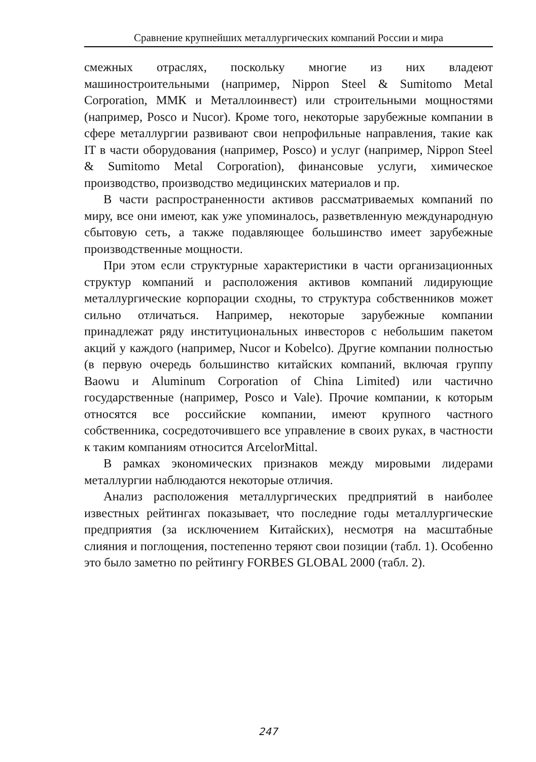Сравнение крупнейших металлургических компаний России и мира
смежных отраслях, поскольку многие из них владеют машиностроительными (например, Nippon Steel & Sumitomo Metal Corporation, ММК и Металлоинвест) или строительными мощностями (например, Posco и Nucor). Кроме того, некоторые зарубежные компании в сфере металлургии развивают свои непрофильные направления, такие как IT в части оборудования (например, Posco) и услуг (например, Nippon Steel & Sumitomo Metal Corporation), финансовые услуги, химическое производство, производство медицинских материалов и пр.
В части распространенности активов рассматриваемых компаний по миру, все они имеют, как уже упоминалось, разветвленную международную сбытовую сеть, а также подавляющее большинство имеет зарубежные производственные мощности.
При этом если структурные характеристики в части организационных структур компаний и расположения активов компаний лидирующие металлургические корпорации сходны, то структура собственников может сильно отличаться. Например, некоторые зарубежные компании принадлежат ряду институциональных инвесторов с небольшим пакетом акций у каждого (например, Nucor и Kobelco). Другие компании полностью (в первую очередь большинство китайских компаний, включая группу Baowu и Aluminum Corporation of China Limited) или частично государственные (например, Posco и Vale). Прочие компании, к которым относятся все российские компании, имеют крупного частного собственника, сосредоточившего все управление в своих руках, в частности к таким компаниям относится ArcelorMittal.
В рамках экономических признаков между мировыми лидерами металлургии наблюдаются некоторые отличия.
Анализ расположения металлургических предприятий в наиболее известных рейтингах показывает, что последние годы металлургические предприятия (за исключением Китайских), несмотря на масштабные слияния и поглощения, постепенно теряют свои позиции (табл. 1). Особенно это было заметно по рейтингу FORBES GLOBAL 2000 (табл. 2).
247